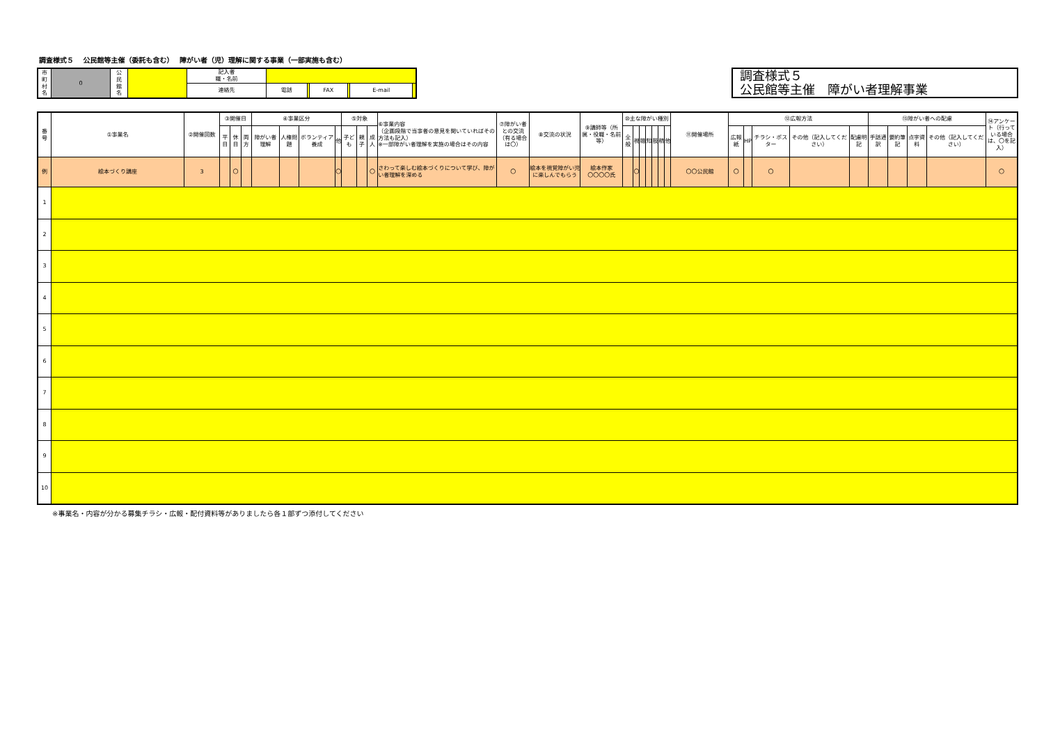調査様式５　 公民館等主催（委託も含む）　 障がい者（児）理解に関する事業（一部実施も含む）
| 市 町 村 名 | 0 | 公 民 館 名 | | 記入者 職・名前 | | | | | | |
| | | | | 連絡先 | 電話 | | FAX | | E-mail | |
調査様式５
公民館等主催　障がい者理解事業
| 番 号 | ①事業名 | ②開催回数 | ③開催日 | | | ④事業区分 | | | | ⑤対象 | | | ⑥事業内容 （企画段階で当事者の意見を聞いていればその方法も記入） ※一部障がい者理解を実施の場合はその内容 | ⑦障がい者との交流（有る場合は〇） | ⑧交流の状況 | ⑨講師等（所属・役職・名前等） | ⑩主な障がい種別 | | | | | | | ⑪開催場所 | ⑫広報方法 | | | | | ⑬障がい者への配慮 | | | | ⑭アンケート（行っている場合は、〇を記入） |
| --- | --- | --- | --- | --- | --- | --- | --- | --- | --- | --- | --- | --- | --- | --- | --- | --- | --- | --- | --- | --- | --- | --- | --- | --- | --- | --- | --- | --- | --- | --- | --- | --- | --- | --- |
| | | | 平日 | 休日 | 両方 | 障がい者理解 | 人権問題 | ボランティア養成 | 他 | 子ども | 親子 | 成人 | | | | | 全般 | 視 | 聴 | 知 | 肢 | 精 | 他 | | 広報紙 | HP | チラシ・ポスター | その他（記入してください） | 配慮明記 | 手話通訳 | 要約筆記 | 点字資料 | その他（記入してください） | |
| 例 | 絵本づくり講座 | 3 | | 〇 | | | | | 〇 | | | 〇 | さわって楽しむ絵本づくりについて学び、障がい者理解を深める | 〇 | 絵本を視覚障がい児に楽しんでもらう | 絵本作家 〇〇〇〇氏 | | 〇 | | | | | | 〇〇公民館 | 〇 | | 〇 | | | | | | | 〇 |
| 1 | | | | | | | | | | | | | | | | | | | | | | | | | | | | | | | | | | |
| 2 | | | | | | | | | | | | | | | | | | | | | | | | | | | | | | | | | | |
| 3 | | | | | | | | | | | | | | | | | | | | | | | | | | | | | | | | | | |
| 4 | | | | | | | | | | | | | | | | | | | | | | | | | | | | | | | | | | |
| 5 | | | | | | | | | | | | | | | | | | | | | | | | | | | | | | | | | | |
| 6 | | | | | | | | | | | | | | | | | | | | | | | | | | | | | | | | | | |
| 7 | | | | | | | | | | | | | | | | | | | | | | | | | | | | | | | | | | |
| 8 | | | | | | | | | | | | | | | | | | | | | | | | | | | | | | | | | | |
| 9 | | | | | | | | | | | | | | | | | | | | | | | | | | | | | | | | | | |
| 10 | | | | | | | | | | | | | | | | | | | | | | | | | | | | | | | | | | |
※事業名・内容が分かる募集チラシ・広報・配付資料等がありましたら各１部ずつ添付してください